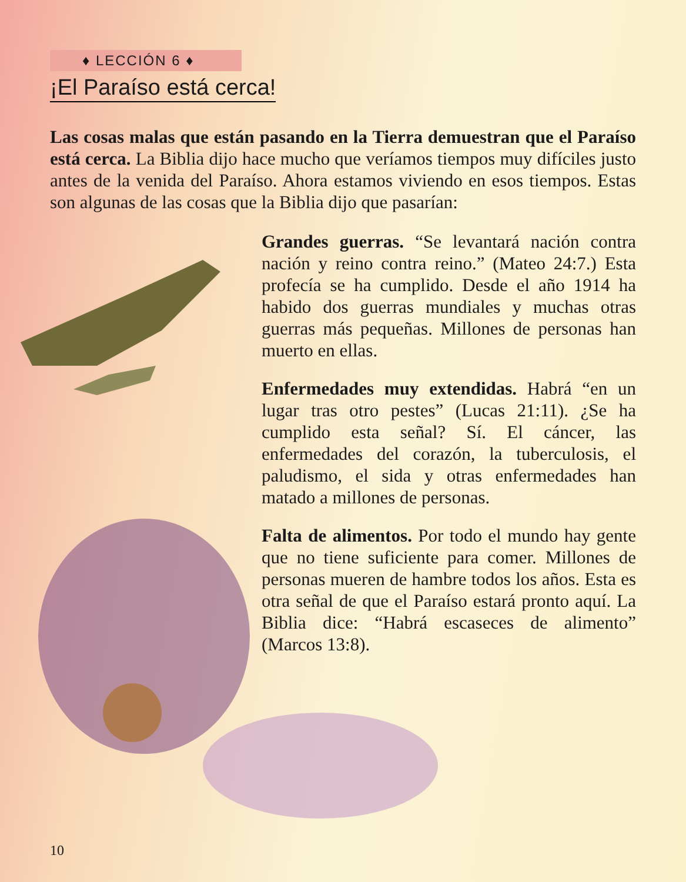♦ LECCIÓN 6 ♦
¡El Paraíso está cerca!
Las cosas malas que están pasando en la Tierra demuestran que el Paraíso está cerca. La Biblia dijo hace mucho que veríamos tiempos muy difíciles justo antes de la venida del Paraíso. Ahora estamos viviendo en esos tiempos. Estas son algunas de las cosas que la Biblia dijo que pasarían:
Grandes guerras. “Se levantará nación contra nación y reino contra reino.” (Mateo 24:7.) Esta profecía se ha cumplido. Desde el año 1914 ha habido dos guerras mundiales y muchas otras guerras más pequeñas. Millones de personas han muerto en ellas.
Enfermedades muy extendidas. Habrá “en un lugar tras otro pestes” (Lucas 21:11). ¿Se ha cumplido esta señal? Sí. El cáncer, las enfermedades del corazón, la tuberculosis, el paludismo, el sida y otras enfermedades han matado a millones de personas.
Falta de alimentos. Por todo el mundo hay gente que no tiene suficiente para comer. Millones de personas mueren de hambre todos los años. Esta es otra señal de que el Paraíso estará pronto aquí. La Biblia dice: “Habrá escaseces de alimento” (Marcos 13:8).
10